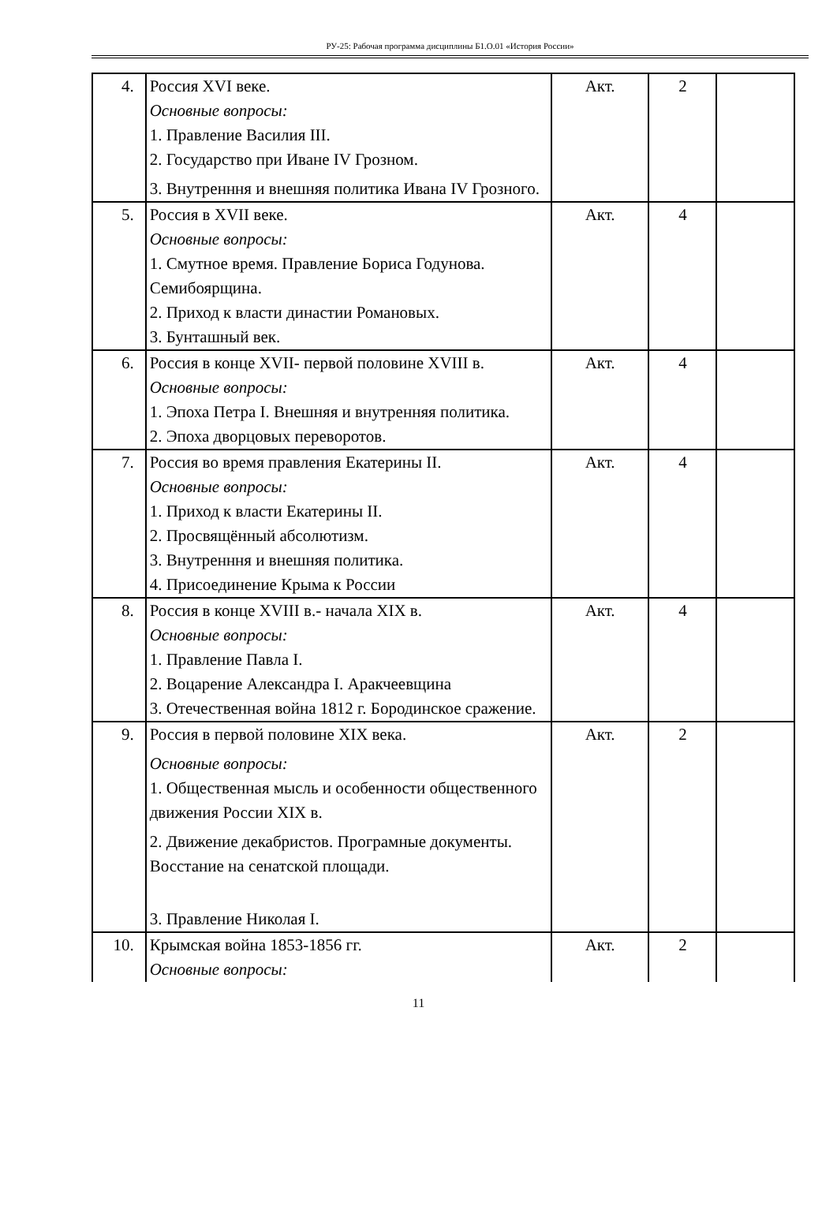РУ-25: Рабочая программа дисциплины Б1.О.01 «История России»
| 4. | Россия XVI веке. Основные вопросы: 1. Правление Василия III. 2. Государство при Иване IV Грозном. 3. Внутренння и внешняя политика Ивана IV Грозного. | Акт. | 2 | |
| 5. | Россия в XVII веке. Основные вопросы: 1. Смутное время. Правление Бориса Годунова. Семибоярщина. 2. Приход к власти династии Романовых. 3. Бунташный век. | Акт. | 4 | |
| 6. | Россия в конце XVII- первой половине XVIII в. Основные вопросы: 1. Эпоха Петра I. Внешняя и внутренняя политика. 2. Эпоха дворцовых переворотов. | Акт. | 4 | |
| 7. | Россия во время правления Екатерины II. Основные вопросы: 1. Приход к власти Екатерины II. 2. Просвящённый абсолютизм. 3. Внутренння и внешняя политика. 4. Присоединение Крыма к России | Акт. | 4 | |
| 8. | Россия в конце XVIII в.- начала XIX в. Основные вопросы: 1. Правление Павла I. 2. Воцарение Александра I. Аракчеевщина 3. Отечественная война 1812 г. Бородинское сражение. | Акт. | 4 | |
| 9. | Россия в первой половине XIX века. Основные вопросы: 1. Общественная мысль и особенности общественного движения России XIX в. 2. Движение декабристов. Програмные документы. Восстание на сенатской площади. 3. Правление Николая I. | Акт. | 2 | |
| 10. | Крымская война 1853-1856 гг. Основные вопросы: | Акт. | 2 | |
11